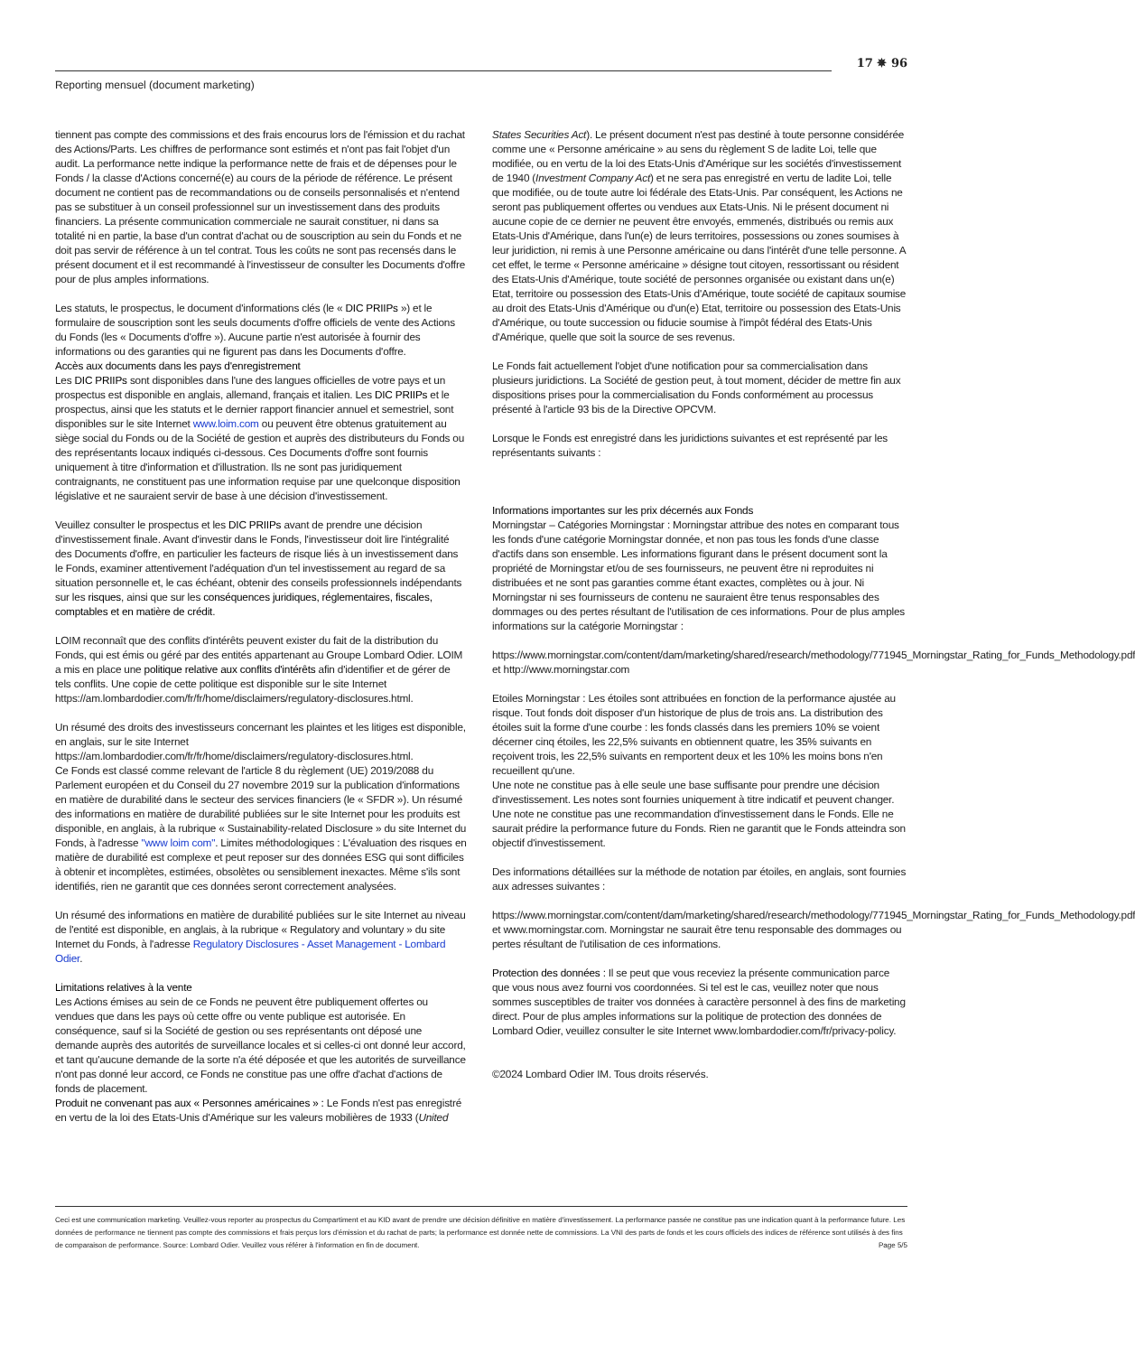17 ✵ 96
Reporting mensuel (document marketing)
tiennent pas compte des commissions et des frais encourus lors de l'émission et du rachat des Actions/Parts. Les chiffres de performance sont estimés et n'ont pas fait l'objet d'un audit. La performance nette indique la performance nette de frais et de dépenses pour le Fonds / la classe d'Actions concerné(e) au cours de la période de référence. Le présent document ne contient pas de recommandations ou de conseils personnalisés et n'entend pas se substituer à un conseil professionnel sur un investissement dans des produits financiers. La présente communication commerciale ne saurait constituer, ni dans sa totalité ni en partie, la base d'un contrat d'achat ou de souscription au sein du Fonds et ne doit pas servir de référence à un tel contrat. Tous les coûts ne sont pas recensés dans le présent document et il est recommandé à l'investisseur de consulter les Documents d'offre pour de plus amples informations.
Les statuts, le prospectus, le document d'informations clés (le « DIC PRIIPs ») et le formulaire de souscription sont les seuls documents d'offre officiels de vente des Actions du Fonds (les « Documents d'offre »). Aucune partie n'est autorisée à fournir des informations ou des garanties qui ne figurent pas dans les Documents d'offre.
Accès aux documents dans les pays d'enregistrement
Les DIC PRIIPs sont disponibles dans l'une des langues officielles de votre pays et un prospectus est disponible en anglais, allemand, français et italien. Les DIC PRIIPs et le prospectus, ainsi que les statuts et le dernier rapport financier annuel et semestriel, sont disponibles sur le site Internet www.loim.com ou peuvent être obtenus gratuitement au siège social du Fonds ou de la Société de gestion et auprès des distributeurs du Fonds ou des représentants locaux indiqués ci-dessous. Ces Documents d'offre sont fournis uniquement à titre d'information et d'illustration. Ils ne sont pas juridiquement contraignants, ne constituent pas une information requise par une quelconque disposition législative et ne sauraient servir de base à une décision d'investissement.
Veuillez consulter le prospectus et les DIC PRIIPs avant de prendre une décision d'investissement finale. Avant d'investir dans le Fonds, l'investisseur doit lire l'intégralité des Documents d'offre, en particulier les facteurs de risque liés à un investissement dans le Fonds, examiner attentivement l'adéquation d'un tel investissement au regard de sa situation personnelle et, le cas échéant, obtenir des conseils professionnels indépendants sur les risques, ainsi que sur les conséquences juridiques, réglementaires, fiscales, comptables et en matière de crédit.
LOIM reconnaît que des conflits d'intérêts peuvent exister du fait de la distribution du Fonds, qui est émis ou géré par des entités appartenant au Groupe Lombard Odier. LOIM a mis en place une politique relative aux conflits d'intérêts afin d'identifier et de gérer de tels conflits. Une copie de cette politique est disponible sur le site Internet https://am.lombardodier.com/fr/fr/home/disclaimers/regulatory-disclosures.html.
Un résumé des droits des investisseurs concernant les plaintes et les litiges est disponible, en anglais, sur le site Internet https://am.lombardodier.com/fr/fr/home/disclaimers/regulatory-disclosures.html.
Ce Fonds est classé comme relevant de l'article 8 du règlement (UE) 2019/2088 du Parlement européen et du Conseil du 27 novembre 2019 sur la publication d'informations en matière de durabilité dans le secteur des services financiers (le « SFDR »). Un résumé des informations en matière de durabilité publiées sur le site Internet pour les produits est disponible, en anglais, à la rubrique « Sustainability-related Disclosure » du site Internet du Fonds, à l'adresse "www loim com". Limites méthodologiques : L'évaluation des risques en matière de durabilité est complexe et peut reposer sur des données ESG qui sont difficiles à obtenir et incomplètes, estimées, obsolètes ou sensiblement inexactes. Même s'ils sont identifiés, rien ne garantit que ces données seront correctement analysées.
Un résumé des informations en matière de durabilité publiées sur le site Internet au niveau de l'entité est disponible, en anglais, à la rubrique « Regulatory and voluntary » du site Internet du Fonds, à l'adresse Regulatory Disclosures - Asset Management - Lombard Odier.
Limitations relatives à la vente
Les Actions émises au sein de ce Fonds ne peuvent être publiquement offertes ou vendues que dans les pays où cette offre ou vente publique est autorisée. En conséquence, sauf si la Société de gestion ou ses représentants ont déposé une demande auprès des autorités de surveillance locales et si celles-ci ont donné leur accord, et tant qu'aucune demande de la sorte n'a été déposée et que les autorités de surveillance n'ont pas donné leur accord, ce Fonds ne constitue pas une offre d'achat d'actions de fonds de placement.
Produit ne convenant pas aux « Personnes américaines » : Le Fonds n'est pas enregistré en vertu de la loi des Etats-Unis d'Amérique sur les valeurs mobilières de 1933 (United
States Securities Act). Le présent document n'est pas destiné à toute personne considérée comme une « Personne américaine » au sens du règlement S de ladite Loi, telle que modifiée, ou en vertu de la loi des Etats-Unis d'Amérique sur les sociétés d'investissement de 1940 (Investment Company Act) et ne sera pas enregistré en vertu de ladite Loi, telle que modifiée, ou de toute autre loi fédérale des Etats-Unis. Par conséquent, les Actions ne seront pas publiquement offertes ou vendues aux Etats-Unis. Ni le présent document ni aucune copie de ce dernier ne peuvent être envoyés, emmenés, distribués ou remis aux Etats-Unis d'Amérique, dans l'un(e) de leurs territoires, possessions ou zones soumises à leur juridiction, ni remis à une Personne américaine ou dans l'intérêt d'une telle personne. A cet effet, le terme « Personne américaine » désigne tout citoyen, ressortissant ou résident des Etats-Unis d'Amérique, toute société de personnes organisée ou existant dans un(e) Etat, territoire ou possession des Etats-Unis d'Amérique, toute société de capitaux soumise au droit des Etats-Unis d'Amérique ou d'un(e) Etat, territoire ou possession des Etats-Unis d'Amérique, ou toute succession ou fiducie soumise à l'impôt fédéral des Etats-Unis d'Amérique, quelle que soit la source de ses revenus.
Le Fonds fait actuellement l'objet d'une notification pour sa commercialisation dans plusieurs juridictions. La Société de gestion peut, à tout moment, décider de mettre fin aux dispositions prises pour la commercialisation du Fonds conformément au processus présenté à l'article 93 bis de la Directive OPCVM.
Lorsque le Fonds est enregistré dans les juridictions suivantes et est représenté par les représentants suivants :
Informations importantes sur les prix décernés aux Fonds
Morningstar – Catégories Morningstar : Morningstar attribue des notes en comparant tous les fonds d'une catégorie Morningstar donnée, et non pas tous les fonds d'une classe d'actifs dans son ensemble. Les informations figurant dans le présent document sont la propriété de Morningstar et/ou de ses fournisseurs, ne peuvent être ni reproduites ni distribuées et ne sont pas garanties comme étant exactes, complètes ou à jour. Ni Morningstar ni ses fournisseurs de contenu ne sauraient être tenus responsables des dommages ou des pertes résultant de l'utilisation de ces informations. Pour de plus amples informations sur la catégorie Morningstar :
https://www.morningstar.com/content/dam/marketing/shared/research/methodology/771945_Morningstar_Rating_for_Funds_Methodology.pdf et http://www.morningstar.com
Etoiles Morningstar : Les étoiles sont attribuées en fonction de la performance ajustée au risque. Tout fonds doit disposer d'un historique de plus de trois ans. La distribution des étoiles suit la forme d'une courbe : les fonds classés dans les premiers 10% se voient décerner cinq étoiles, les 22,5% suivants en obtiennent quatre, les 35% suivants en reçoivent trois, les 22,5% suivants en remportent deux et les 10% les moins bons n'en recueillent qu'une.
Une note ne constitue pas à elle seule une base suffisante pour prendre une décision d'investissement. Les notes sont fournies uniquement à titre indicatif et peuvent changer. Une note ne constitue pas une recommandation d'investissement dans le Fonds. Elle ne saurait prédire la performance future du Fonds. Rien ne garantit que le Fonds atteindra son objectif d'investissement.
Des informations détaillées sur la méthode de notation par étoiles, en anglais, sont fournies aux adresses suivantes :
https://www.morningstar.com/content/dam/marketing/shared/research/methodology/771945_Morningstar_Rating_for_Funds_Methodology.pdf et www.morningstar.com. Morningstar ne saurait être tenu responsable des dommages ou pertes résultant de l'utilisation de ces informations.
Protection des données : Il se peut que vous receviez la présente communication parce que vous nous avez fourni vos coordonnées. Si tel est le cas, veuillez noter que nous sommes susceptibles de traiter vos données à caractère personnel à des fins de marketing direct. Pour de plus amples informations sur la politique de protection des données de Lombard Odier, veuillez consulter le site Internet www.lombardodier.com/fr/privacy-policy.
©2024 Lombard Odier IM. Tous droits réservés.
Ceci est une communication marketing. Veuillez-vous reporter au prospectus du Compartiment et au KID avant de prendre une décision définitive en matière d'investissement. La performance passée ne constitue pas une indication quant à la performance future. Les données de performance ne tiennent pas compte des commissions et frais perçus lors d'émission et du rachat de parts; la performance est donnée nette de commissions. La VNI des parts de fonds et les cours officiels des indices de référence sont utilisés à des fins de comparaison de performance. Source: Lombard Odier. Veuillez vous référer à l'information en fin de document. Page 5/5